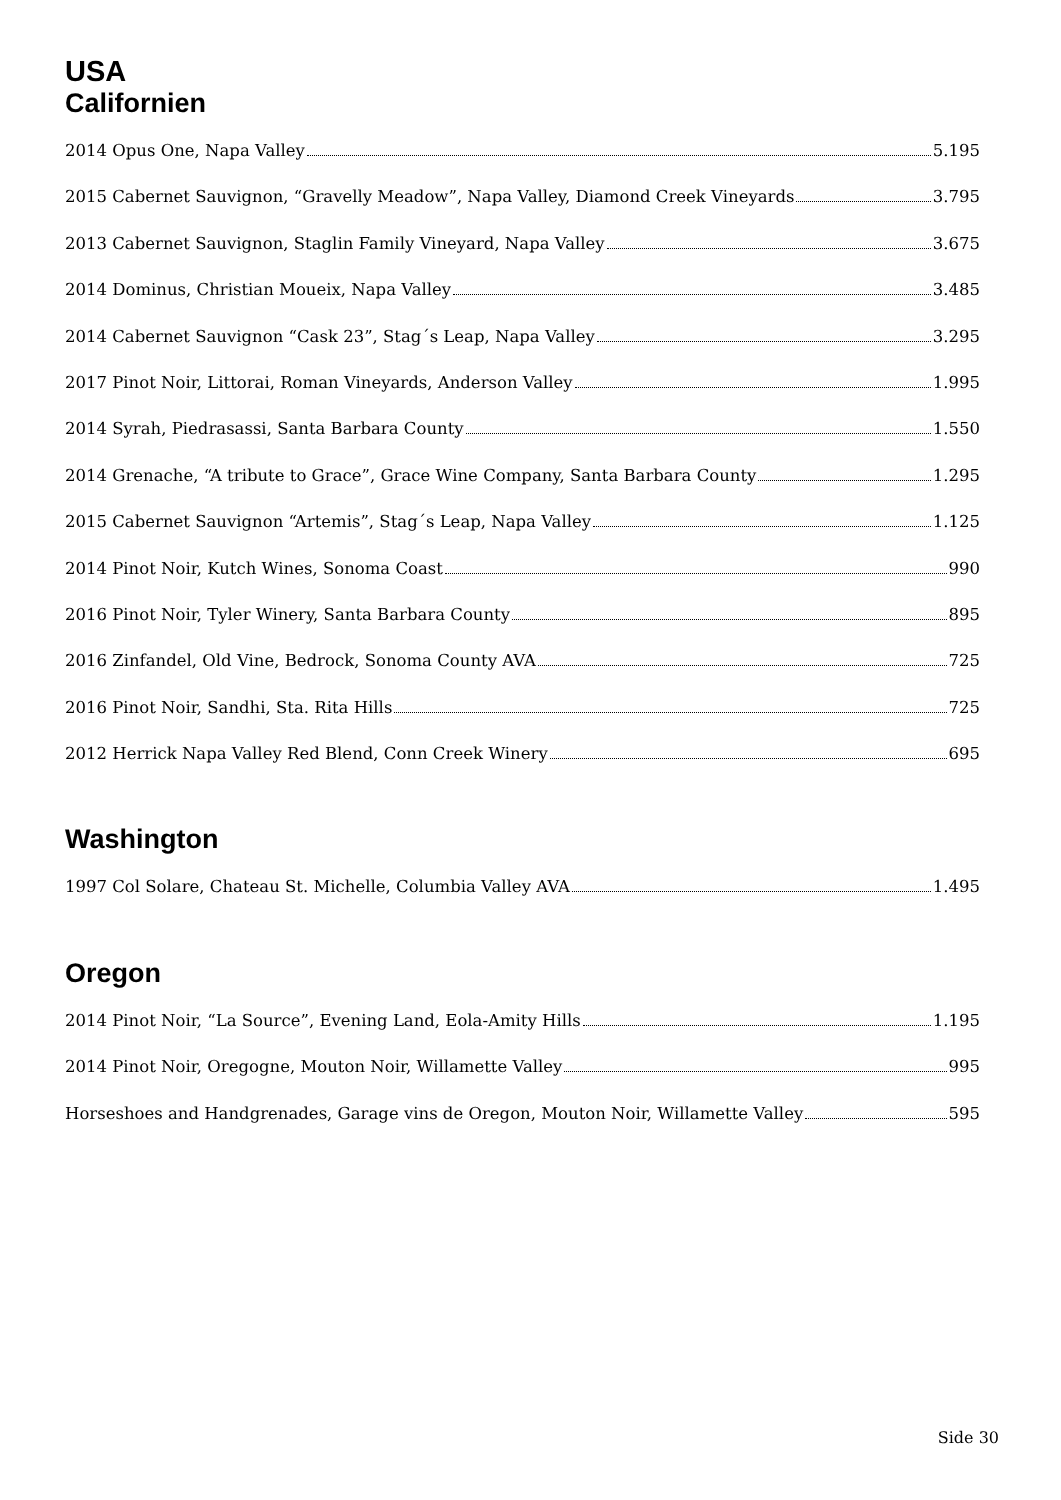USA
Californien
2014 Opus One, Napa Valley 5.195
2015 Cabernet Sauvignon, “Gravelly Meadow”, Napa Valley, Diamond Creek Vineyards 3.795
2013 Cabernet Sauvignon, Staglin Family Vineyard, Napa Valley 3.675
2014 Dominus, Christian Moueix, Napa Valley 3.485
2014 Cabernet Sauvignon “Cask 23”, Stag´s Leap, Napa Valley 3.295
2017 Pinot Noir, Littorai, Roman Vineyards, Anderson Valley 1.995
2014 Syrah, Piedrasassi, Santa Barbara County 1.550
2014 Grenache, “A tribute to Grace”, Grace Wine Company, Santa Barbara County 1.295
2015 Cabernet Sauvignon “Artemis”, Stag´s Leap, Napa Valley 1.125
2014 Pinot Noir, Kutch Wines, Sonoma Coast 990
2016 Pinot Noir, Tyler Winery, Santa Barbara County 895
2016 Zinfandel, Old Vine, Bedrock, Sonoma County AVA 725
2016 Pinot Noir, Sandhi, Sta. Rita Hills 725
2012 Herrick Napa Valley Red Blend, Conn Creek Winery 695
Washington
1997 Col Solare, Chateau St. Michelle, Columbia Valley AVA 1.495
Oregon
2014 Pinot Noir, “La Source”, Evening Land, Eola-Amity Hills 1.195
2014 Pinot Noir, Oregogne, Mouton Noir, Willamette Valley 995
Horseshoes and Handgrenades, Garage vins de Oregon, Mouton Noir, Willamette Valley 595
Side 30